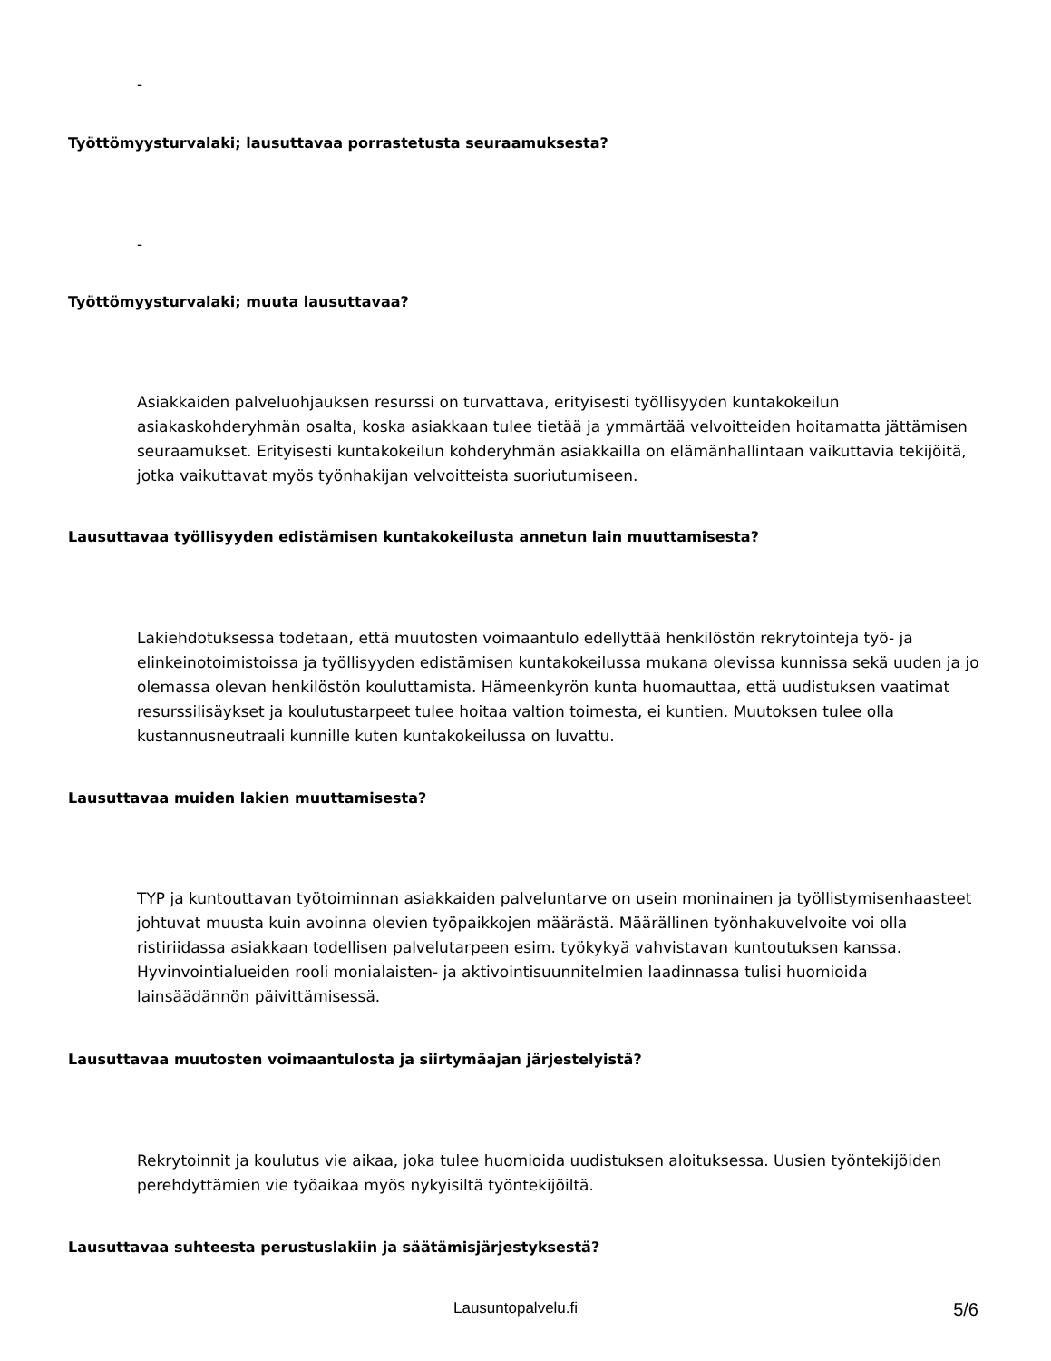-
Työttömyysturvalaki; lausuttavaa porrastetusta seuraamuksesta?
-
Työttömyysturvalaki; muuta lausuttavaa?
Asiakkaiden palveluohjauksen resurssi on turvattava, erityisesti työllisyyden kuntakokeilun asiakaskohderyhmän osalta, koska asiakkaan tulee tietää ja ymmärtää velvoitteiden hoitamatta jättämisen seuraamukset. Erityisesti kuntakokeilun kohderyhmän asiakkailla on elämänhallintaan vaikuttavia tekijöitä, jotka vaikuttavat myös työnhakijan velvoitteista suoriutumiseen.
Lausuttavaa työllisyyden edistämisen kuntakokeilusta annetun lain muuttamisesta?
Lakiehdotuksessa todetaan, että muutosten voimaantulo edellyttää henkilöstön rekrytointeja työ- ja elinkeinotoimistoissa ja työllisyyden edistämisen kuntakokeilussa mukana olevissa kunnissa sekä uuden ja jo olemassa olevan henkilöstön kouluttamista. Hämeenkyrön kunta huomauttaa, että uudistuksen vaatimat resurssilisäykset ja koulutustarpeet tulee hoitaa valtion toimesta, ei kuntien. Muutoksen tulee olla kustannusneutraali kunnille kuten kuntakokeilussa on luvattu.
Lausuttavaa muiden lakien muuttamisesta?
TYP ja kuntouttavan työtoiminnan asiakkaiden palveluntarve on usein moninainen ja työllistymisenhaasteet johtuvat muusta kuin avoinna olevien työpaikkojen määrästä. Määrällinen työnhakuvelvoite voi olla ristiriidassa asiakkaan todellisen palvelutarpeen esim. työkykyä vahvistavan kuntoutuksen kanssa. Hyvinvointialueiden rooli monialaisten- ja aktivointisuunnitelmien laadinnassa tulisi huomioida lainsäädännön päivittämisessä.
Lausuttavaa muutosten voimaantulosta ja siirtymäajan järjestelyistä?
Rekrytoinnit ja koulutus vie aikaa, joka tulee huomioida uudistuksen aloituksessa. Uusien työntekijöiden perehdyttämien vie työaikaa myös nykyisiltä työntekijöiltä.
Lausuttavaa suhteesta perustuslakiin ja säätämisjärjestyksestä?
Lausuntopalvelu.fi 5/6